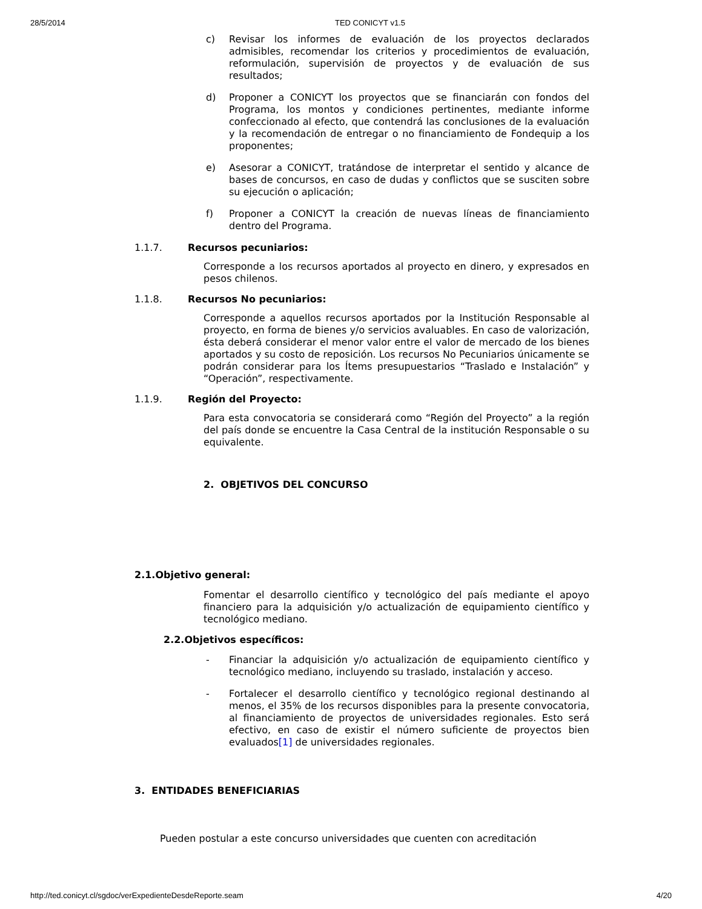28/5/2014 TED CONICYT v1.5
c)
Revisar los informes de evaluación de los proyectos declarados admisibles, recomendar los criterios y procedimientos de evaluación, reformulación, supervisión de proyectos y de evaluación de sus resultados;
d)
Proponer a CONICYT los proyectos que se financiarán con fondos del Programa, los montos y condiciones pertinentes, mediante informe confeccionado al efecto, que contendrá las conclusiones de la evaluación y la recomendación de entregar o no financiamiento de Fondequip a los proponentes;
e)
Asesorar a CONICYT, tratándose de interpretar el sentido y alcance de bases de concursos, en caso de dudas y conflictos que se susciten sobre su ejecución o aplicación;
f)
Proponer a CONICYT la creación de nuevas líneas de financiamiento dentro del Programa.
1.1.7. Recursos pecuniarios:
Corresponde a los recursos aportados al proyecto en dinero, y expresados en pesos chilenos.
1.1.8. Recursos No pecuniarios:
Corresponde a aquellos recursos aportados por la Institución Responsable al proyecto, en forma de bienes y/o servicios avaluables. En caso de valorización, ésta deberá considerar el menor valor entre el valor de mercado de los bienes aportados y su costo de reposición. Los recursos No Pecuniarios únicamente se podrán considerar para los Ítems presupuestarios “Traslado e Instalación” y “Operación”, respectivamente.
1.1.9. Región del Proyecto:
Para esta convocatoria se considerará como “Región del Proyecto” a la región del país donde se encuentre la Casa Central de la institución Responsable o su equivalente.
2. OBJETIVOS DEL CONCURSO
2.1.Objetivo general:
Fomentar el desarrollo científico y tecnológico del país mediante el apoyo financiero para la adquisición y/o actualización de equipamiento científico y tecnológico mediano.
2.2.Objetivos específicos:
-
Financiar la adquisición y/o actualización de equipamiento científico y tecnológico mediano, incluyendo su traslado, instalación y acceso.
-
Fortalecer el desarrollo científico y tecnológico regional destinando al menos, el 35% de los recursos disponibles para la presente convocatoria, al financiamiento de proyectos de universidades regionales. Esto será efectivo, en caso de existir el número suficiente de proyectos bien evaluados[1] de universidades regionales.
3. ENTIDADES BENEFICIARIAS
Pueden postular a este concurso universidades que cuenten con acreditación
http://ted.conicyt.cl/sgdoc/verExpedienteDesdeReporte.seam 4/20